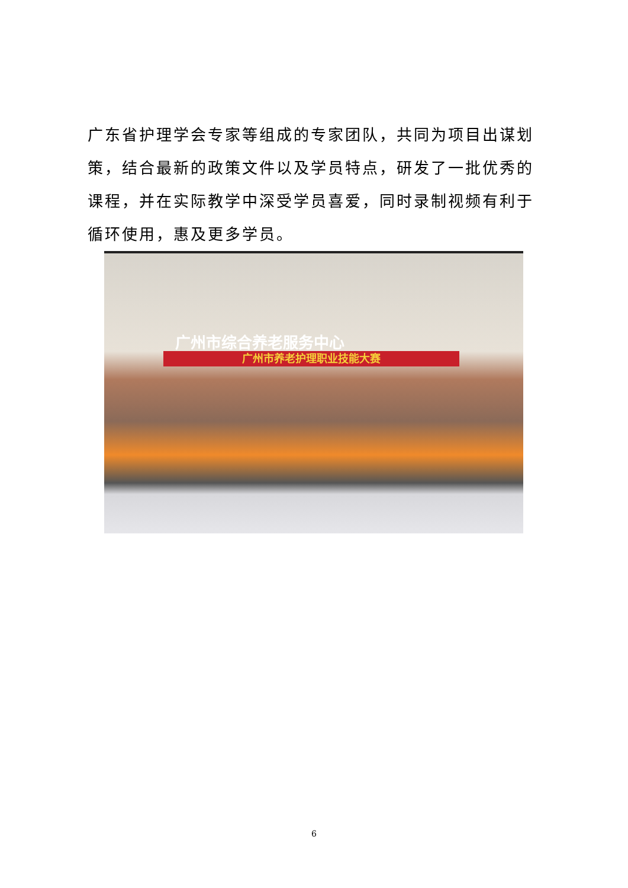广东省护理学会专家等组成的专家团队，共同为项目出谋划策，结合最新的政策文件以及学员特点，研发了一批优秀的课程，并在实际教学中深受学员喜爱，同时录制视频有利于循环使用，惠及更多学员。
广州市综合养老服务中心
广州市养老护理职业技能大赛
6